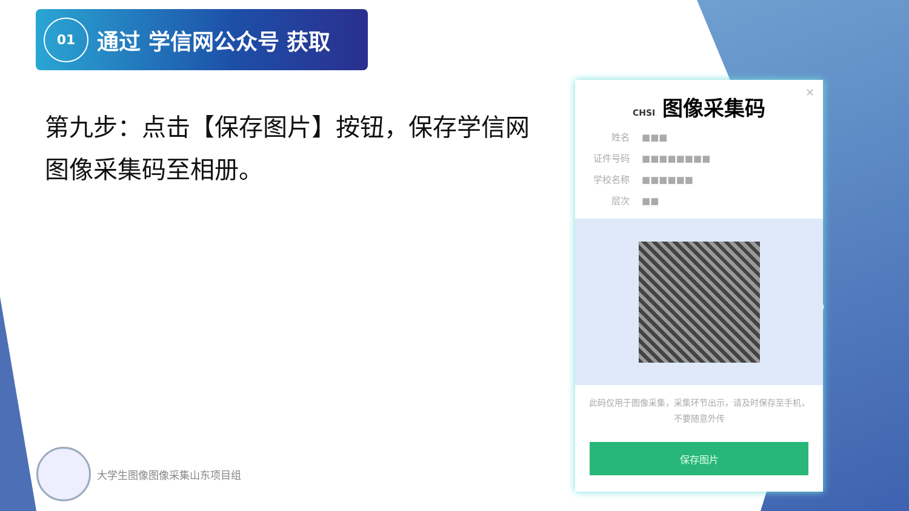01
通过 学信网公众号 获取
第九步：点击【保存图片】按钮，保存学信网图像采集码至相册。
大学生图像图像采集山东项目组
✕
CHSI 图像采集码
姓名 ■■■
证件号码 ■■■■■■■■
学校名称 ■■■■■■
层次 ■■
此码仅用于图像采集，采集环节出示，请及时保存至手机，不要随意外传
保存图片